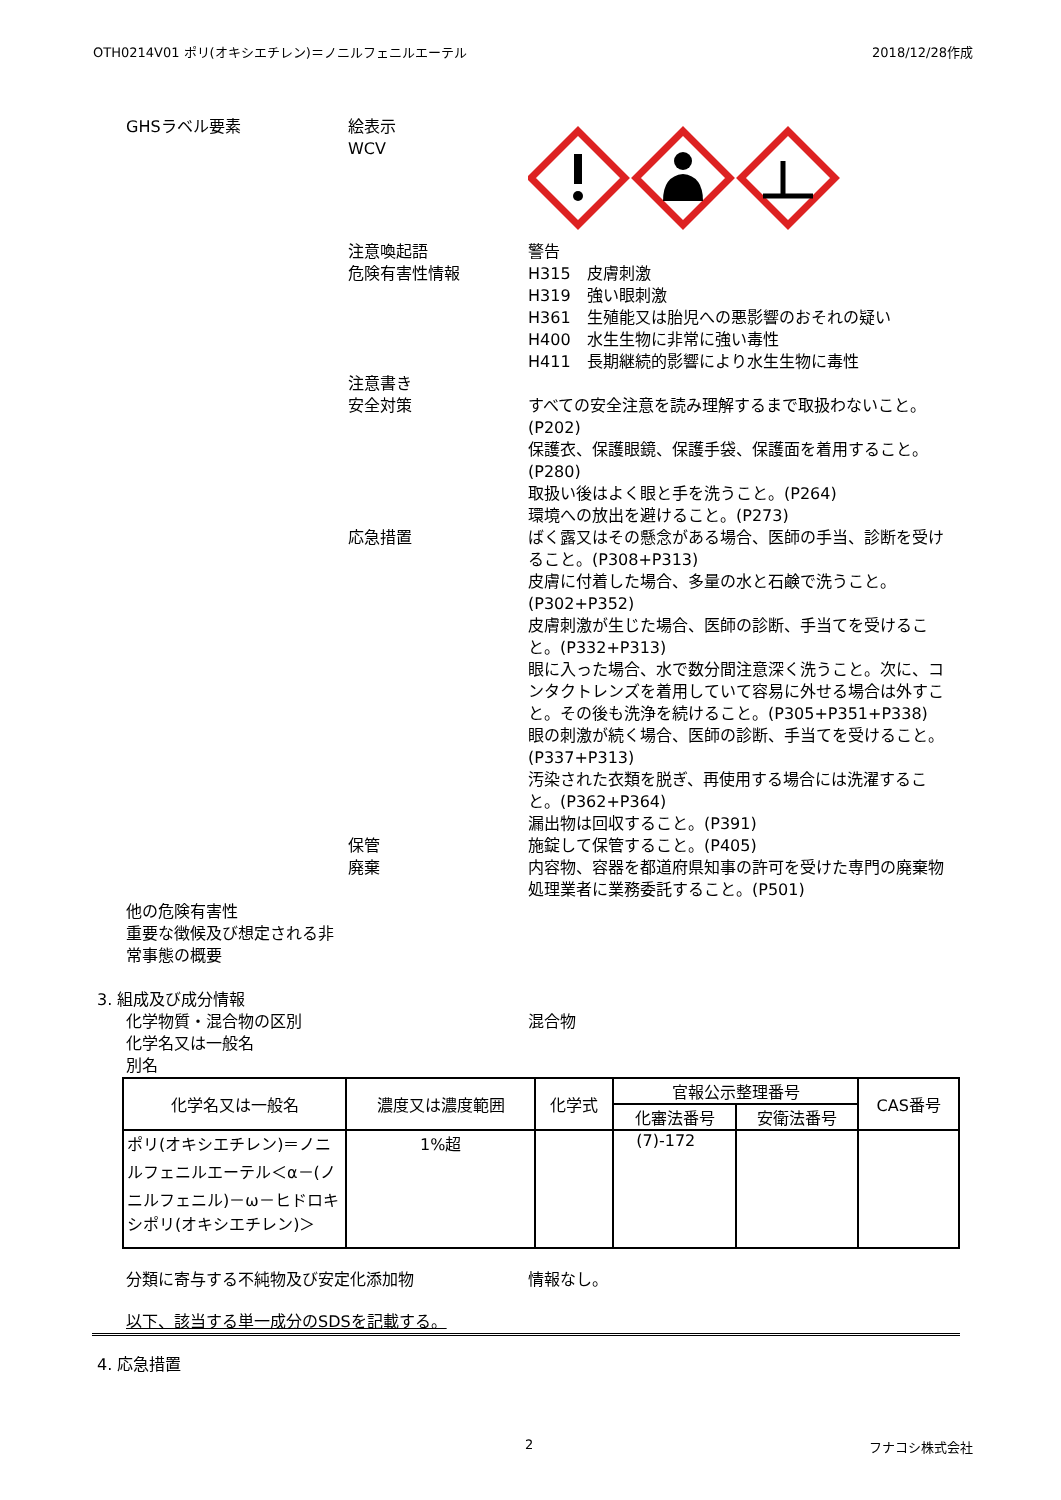OTH0214V01 ポリ(オキシエチレン)＝ノニルフェニルエーテル 2018/12/28作成
GHSラベル要素 絵表示
WCV
注意喚起語
危険有害性情報
警告
H315　皮膚刺激
H319　強い眼刺激
H361　生殖能又は胎児への悪影響のおそれの疑い
H400　水生生物に非常に強い毒性
H411　長期継続的影響により水生生物に毒性
注意書き
安全対策
すべての安全注意を読み理解するまで取扱わないこと。(P202)
保護衣、保護眼鏡、保護手袋、保護面を着用すること。(P280)
取扱い後はよく眼と手を洗うこと。(P264)
環境への放出を避けること。(P273)
応急措置 ばく露又はその懸念がある場合、医師の手当、診断を受けること。(P308+P313)
皮膚に付着した場合、多量の水と石鹸で洗うこと。(P302+P352)
皮膚刺激が生じた場合、医師の診断、手当てを受けること。(P332+P313)
眼に入った場合、水で数分間注意深く洗うこと。次に、コンタクトレンズを着用していて容易に外せる場合は外すこと。その後も洗浄を続けること。(P305+P351+P338)
眼の刺激が続く場合、医師の診断、手当てを受けること。(P337+P313)
汚染された衣類を脱ぎ、再使用する場合には洗濯すること。(P362+P364)
漏出物は回収すること。(P391)
保管
廃棄
施錠して保管すること。(P405)
内容物、容器を都道府県知事の許可を受けた専門の廃棄物処理業者に業務委託すること。(P501)
他の危険有害性
重要な徴候及び想定される非常事態の概要
3. 組成及び成分情報
化学物質・混合物の区別
化学名又は一般名
別名
混合物
| 化学名又は一般名 | 濃度又は濃度範囲 | 化学式 | 官報公示整理番号 | | CAS番号 |
| --- | --- | --- | --- | --- | --- |
| | | | 化審法番号 | 安衛法番号 | |
| ポリ(オキシエチレン)＝ノニルフェニルエーテル＜α－(ノニルフェニル)－ω－ヒドロキシポリ(オキシエチレン)＞ | 1%超 | | (7)-172 | | |
分類に寄与する不純物及び安定化添加物 情報なし。
以下、該当する単一成分のSDSを記載する。
4. 応急措置
2 フナコシ株式会社